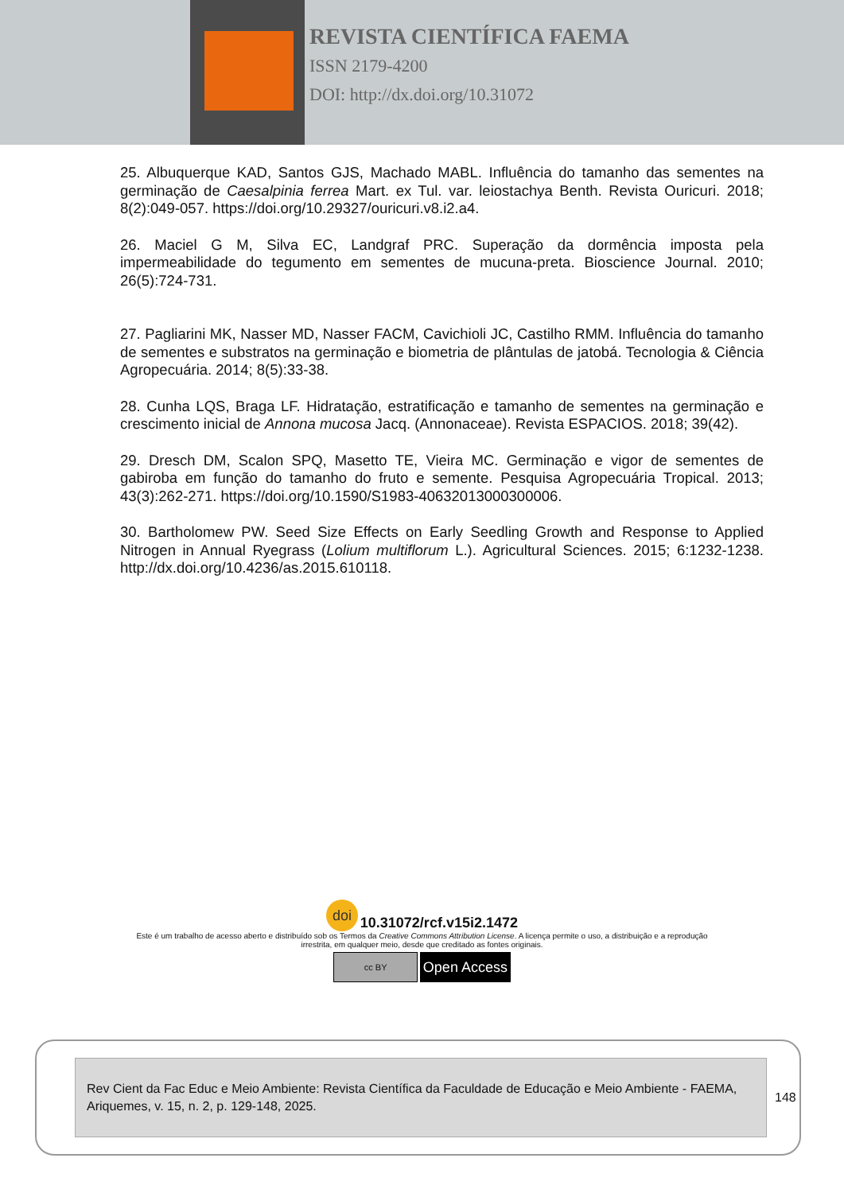REVISTA CIENTÍFICA FAEMA
ISSN 2179-4200
DOI: http://dx.doi.org/10.31072
25. Albuquerque KAD, Santos GJS, Machado MABL. Influência do tamanho das sementes na germinação de Caesalpinia ferrea Mart. ex Tul. var. leiostachya Benth. Revista Ouricuri. 2018; 8(2):049-057. https://doi.org/10.29327/ouricuri.v8.i2.a4.
26. Maciel G M, Silva EC, Landgraf PRC. Superação da dormência imposta pela impermeabilidade do tegumento em sementes de mucuna-preta. Bioscience Journal. 2010; 26(5):724-731.
27. Pagliarini MK, Nasser MD, Nasser FACM, Cavichioli JC, Castilho RMM. Influência do tamanho de sementes e substratos na germinação e biometria de plântulas de jatobá. Tecnologia & Ciência Agropecuária. 2014; 8(5):33-38.
28. Cunha LQS, Braga LF. Hidratação, estratificação e tamanho de sementes na germinação e crescimento inicial de Annona mucosa Jacq. (Annonaceae). Revista ESPACIOS. 2018; 39(42).
29. Dresch DM, Scalon SPQ, Masetto TE, Vieira MC. Germinação e vigor de sementes de gabiroba em função do tamanho do fruto e semente. Pesquisa Agropecuária Tropical. 2013; 43(3):262-271. https://doi.org/10.1590/S1983-40632013000300006.
30. Bartholomew PW. Seed Size Effects on Early Seedling Growth and Response to Applied Nitrogen in Annual Ryegrass (Lolium multiflorum L.). Agricultural Sciences. 2015; 6:1232-1238. http://dx.doi.org/10.4236/as.2015.610118.
doi 10.31072/rcf.v15i2.1472
Este é um trabalho de acesso aberto e distribuído sob os Termos da Creative Commons Attribution License. A licença permite o uso, a distribuição e a reprodução
irrestrita, em qualquer meio, desde que creditado as fontes originais.
cc BY Open Access
Rev Cient da Fac Educ e Meio Ambiente: Revista Científica da Faculdade de Educação e Meio Ambiente - FAEMA, Ariquemes, v. 15, n. 2, p. 129-148, 2025.
148